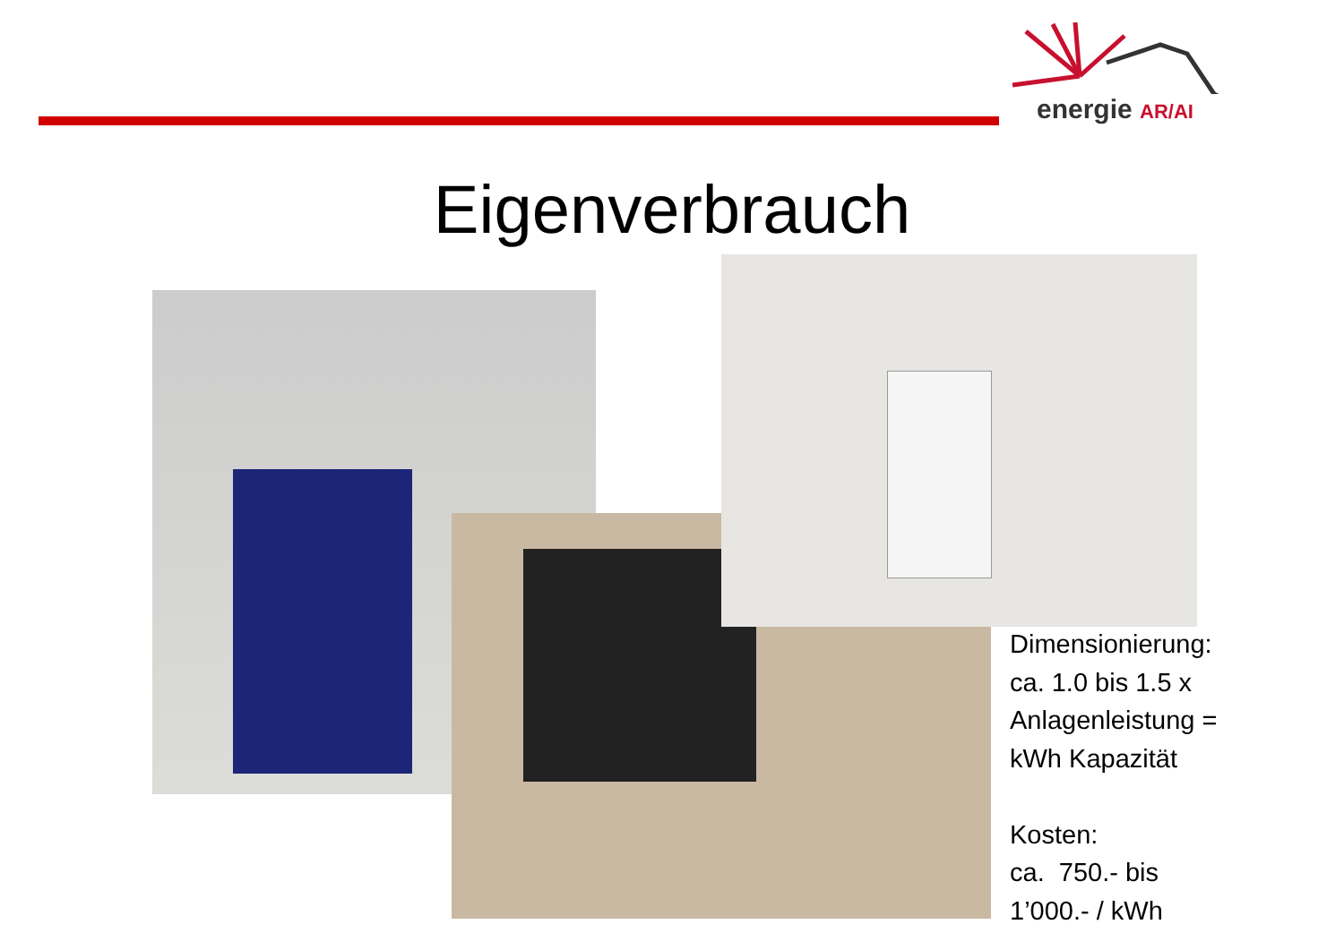energie AR/AI
Eigenverbrauch
Dimensionierung:
ca. 1.0 bis 1.5 x
Anlagenleistung =
kWh Kapazität
Kosten:
ca. 750.- bis
1’000.- / kWh